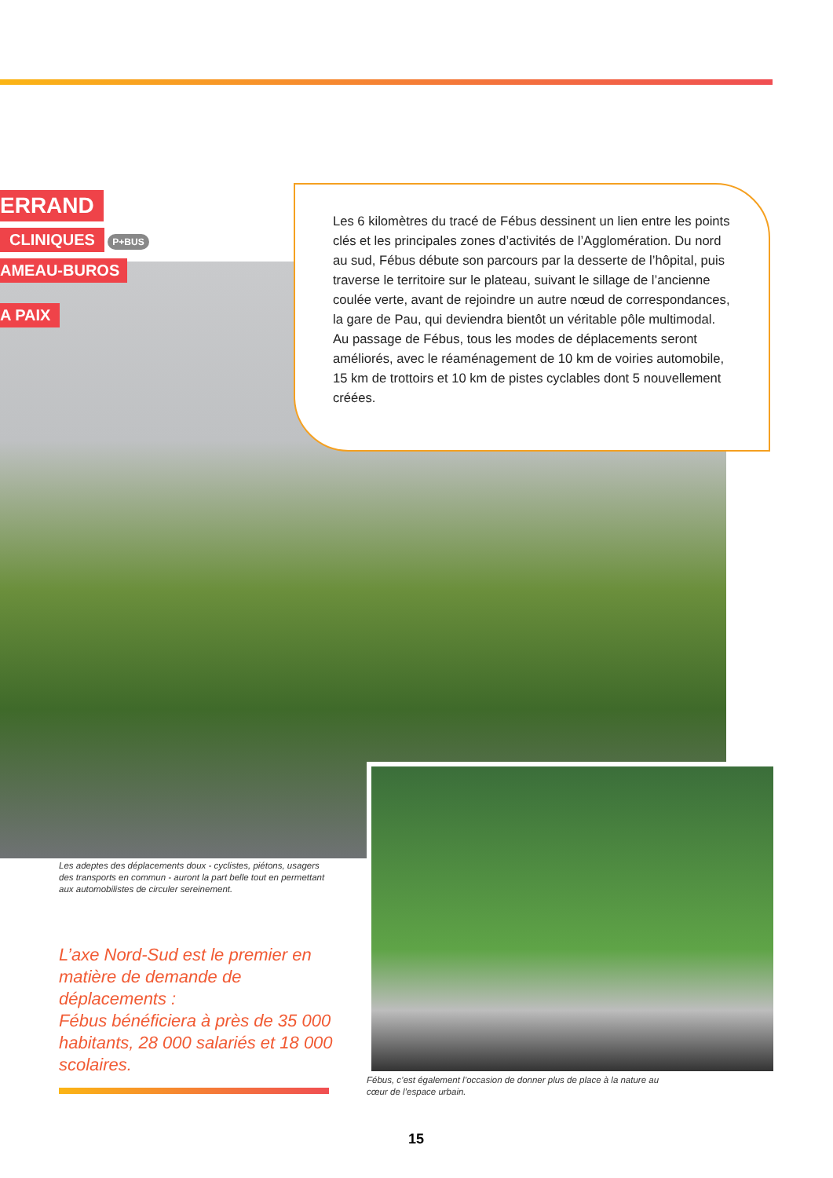ERRAND
CLINIQUES
P+BUS
AMEAU-BUROS
A PAIX
Les 6 kilomètres du tracé de Fébus dessinent un lien entre les points clés et les principales zones d’activités de l’Agglomération. Du nord au sud, Fébus débute son parcours par la desserte de l’hôpital, puis traverse le territoire sur le plateau, suivant le sillage de l’ancienne coulée verte, avant de rejoindre un autre nœud de correspondances, la gare de Pau, qui deviendra bientôt un véritable pôle multimodal.
Au passage de Fébus, tous les modes de déplacements seront améliorés, avec le réaménagement de 10 km de voiries automobile, 15 km de trottoirs et 10 km de pistes cyclables dont 5 nouvellement créées.
Les adeptes des déplacements doux - cyclistes, piétons, usagers des transports en commun - auront la part belle tout en permettant aux automobilistes de circuler sereinement.
L’axe Nord-Sud est le premier en matière de demande de déplacements :
Fébus bénéficiera à près de 35 000 habitants, 28 000 salariés et 18 000 scolaires.
Fébus, c’est également l’occasion de donner plus de place à la nature au cœur de l’espace urbain.
15